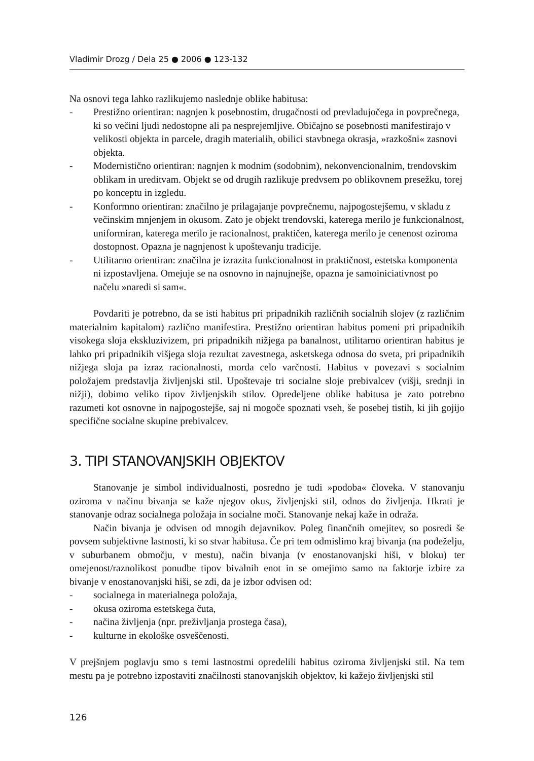Vladimir Drozg / Dela 25 ● 2006 ● 123-132
Na osnovi tega lahko razlikujemo naslednje oblike habitusa:
- Prestižno orientiran: nagnjen k posebnostim, drugačnosti od prevladujočega in povprečnega, ki so večini ljudi nedostopne ali pa nesprejemljive. Običajno se posebnosti manifestirajo v velikosti objekta in parcele, dragih materialih, obilici stavbnega okrasja, »razkošni« zasnovi objekta.
- Modernistično orientiran: nagnjen k modnim (sodobnim), nekonvencionalnim, trendovskim oblikam in ureditvam. Objekt se od drugih razlikuje predvsem po oblikovnem presežku, torej po konceptu in izgledu.
- Konformno orientiran: značilno je prilagajanje povprečnemu, najpogostejšemu, v skladu z večinskim mnjenjem in okusom. Zato je objekt trendovski, katerega merilo je funkcionalnost, uniformiran, katerega merilo je racionalnost, praktičen, katerega merilo je cenenost oziroma dostopnost. Opazna je nagnjenost k upoštevanju tradicije.
- Utilitarno orientiran: značilna je izrazita funkcionalnost in praktičnost, estetska komponenta ni izpostavljena. Omejuje se na osnovno in najnujnejše, opazna je samoiniciativnost po načelu »naredi si sam«.
Povdariti je potrebno, da se isti habitus pri pripadnikih različnih socialnih slojev (z različnim materialnim kapitalom) različno manifestira. Prestižno orientiran habitus pomeni pri pripadnikih visokega sloja ekskluzivizem, pri pripadnikih nižjega pa banalnost, utilitarno orientiran habitus je lahko pri pripadnikih višjega sloja rezultat zavestnega, asketskega odnosa do sveta, pri pripadnikih nižjega sloja pa izraz racionalnosti, morda celo varčnosti. Habitus v povezavi s socialnim položajem predstavlja življenjski stil. Upoštevaje tri socialne sloje prebivalcev (višji, srednji in nižji), dobimo veliko tipov življenjskih stilov. Opredeljene oblike habitusa je zato potrebno razumeti kot osnovne in najpogostejše, saj ni mogoče spoznati vseh, še posebej tistih, ki jih gojijo specifične socialne skupine prebivalcev.
3. TIPI STANOVANJSKIH OBJEKTOV
Stanovanje je simbol individualnosti, posredno je tudi »podoba« človeka. V stanovanju oziroma v načinu bivanja se kaže njegov okus, življenjski stil, odnos do življenja. Hkrati je stanovanje odraz socialnega položaja in socialne moči. Stanovanje nekaj kaže in odraža.
Način bivanja je odvisen od mnogih dejavnikov. Poleg finančnih omejitev, so posredi še povsem subjektivne lastnosti, ki so stvar habitusa. Če pri tem odmislimo kraj bivanja (na podeželju, v suburbanem območju, v mestu), način bivanja (v enostanovanjski hiši, v bloku) ter omejenost/raznolikost ponudbe tipov bivalnih enot in se omejimo samo na faktorje izbire za bivanje v enostanovanjski hiši, se zdi, da je izbor odvisen od:
- socialnega in materialnega položaja,
- okusa oziroma estetskega čuta,
- načina življenja (npr. preživljanja prostega časa),
- kulturne in ekološke osveščenosti.
V prejšnjem poglavju smo s temi lastnostmi opredelili habitus oziroma življenjski stil. Na tem mestu pa je potrebno izpostaviti značilnosti stanovanjskih objektov, ki kažejo življenjski stil
126